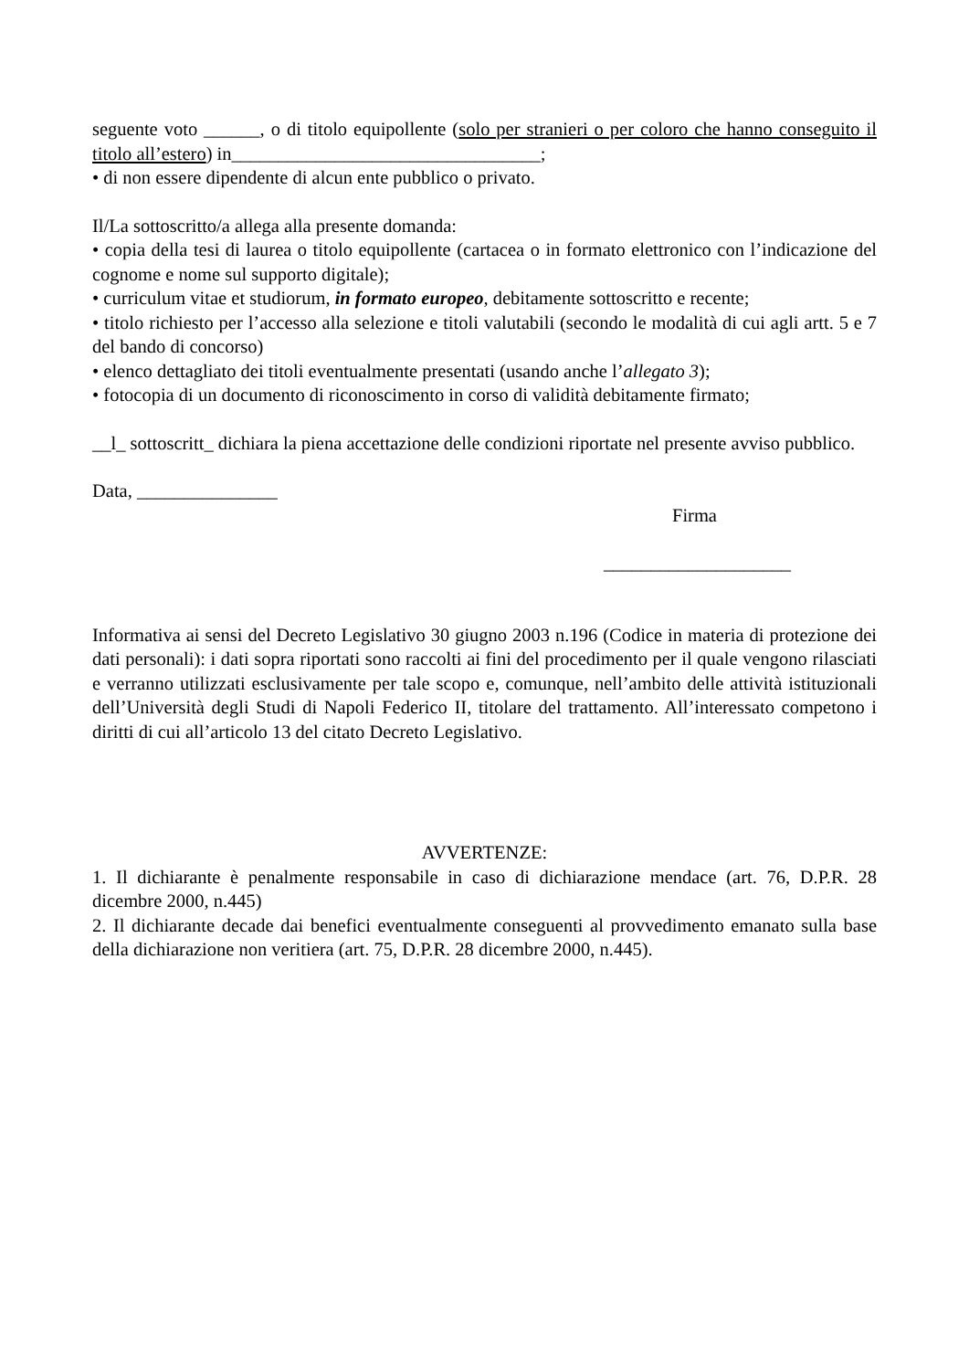seguente voto ______, o di titolo equipollente (solo per stranieri o per coloro che hanno conseguito il titolo all’estero) in_________________________________;
• di non essere dipendente di alcun ente pubblico o privato.
Il/La sottoscritto/a allega alla presente domanda:
• copia della tesi di laurea o titolo equipollente (cartacea o in formato elettronico con l’indicazione del cognome e nome sul supporto digitale);
• curriculum vitae et studiorum, in formato europeo, debitamente sottoscritto e recente;
• titolo richiesto per l’accesso alla selezione e titoli valutabili (secondo le modalità di cui agli artt. 5 e 7 del bando di concorso)
• elenco dettagliato dei titoli eventualmente presentati (usando anche l’allegato 3);
• fotocopia di un documento di riconoscimento in corso di validità debitamente firmato;
__l_ sottoscritt_ dichiara la piena accettazione delle condizioni riportate nel presente avviso pubblico.
Data, _______________
Firma
____________________
Informativa ai sensi del Decreto Legislativo 30 giugno 2003 n.196 (Codice in materia di protezione dei dati personali): i dati sopra riportati sono raccolti ai fini del procedimento per il quale vengono rilasciati e verranno utilizzati esclusivamente per tale scopo e, comunque, nell’ambito delle attività istituzionali dell’Università degli Studi di Napoli Federico II, titolare del trattamento. All’interessato competono i diritti di cui all’articolo 13 del citato Decreto Legislativo.
AVVERTENZE:
1. Il dichiarante è penalmente responsabile in caso di dichiarazione mendace (art. 76, D.P.R. 28 dicembre 2000, n.445)
2. Il dichiarante decade dai benefici eventualmente conseguenti al provvedimento emanato sulla base della dichiarazione non veritiera (art. 75, D.P.R. 28 dicembre 2000, n.445).